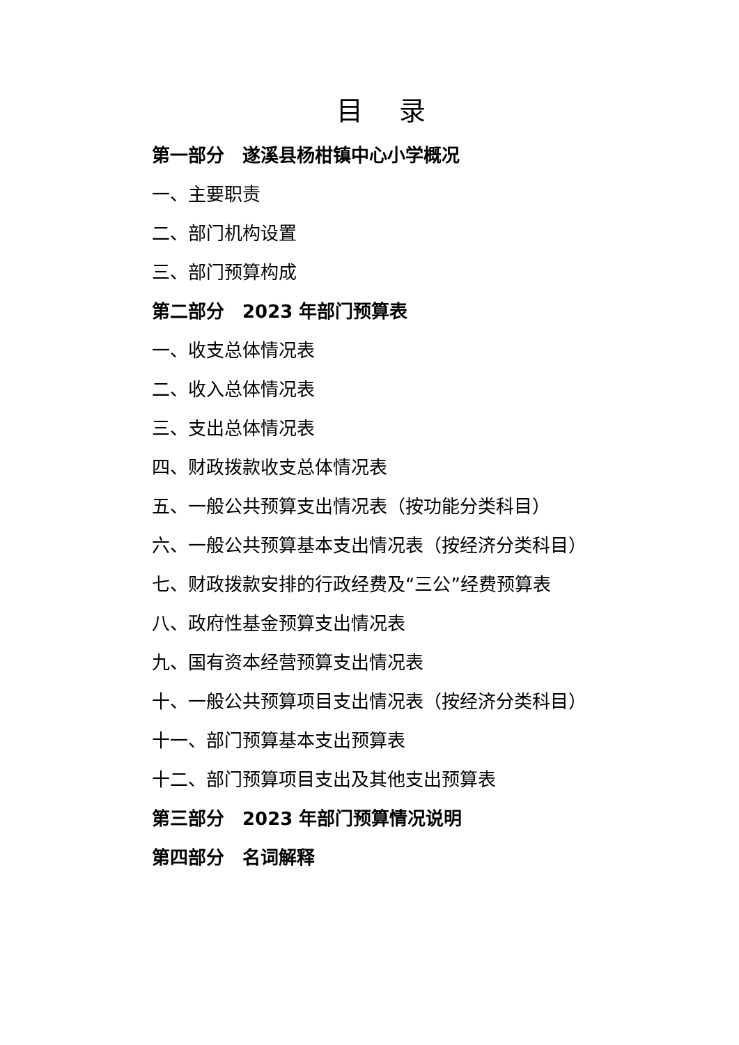目 录
第一部分　遂溪县杨柑镇中心小学概况
一、主要职责
二、部门机构设置
三、部门预算构成
第二部分　2023 年部门预算表
一、收支总体情况表
二、收入总体情况表
三、支出总体情况表
四、财政拨款收支总体情况表
五、一般公共预算支出情况表（按功能分类科目）
六、一般公共预算基本支出情况表（按经济分类科目）
七、财政拨款安排的行政经费及“三公”经费预算表
八、政府性基金预算支出情况表
九、国有资本经营预算支出情况表
十、一般公共预算项目支出情况表（按经济分类科目）
十一、部门预算基本支出预算表
十二、部门预算项目支出及其他支出预算表
第三部分　2023 年部门预算情况说明
第四部分　名词解释